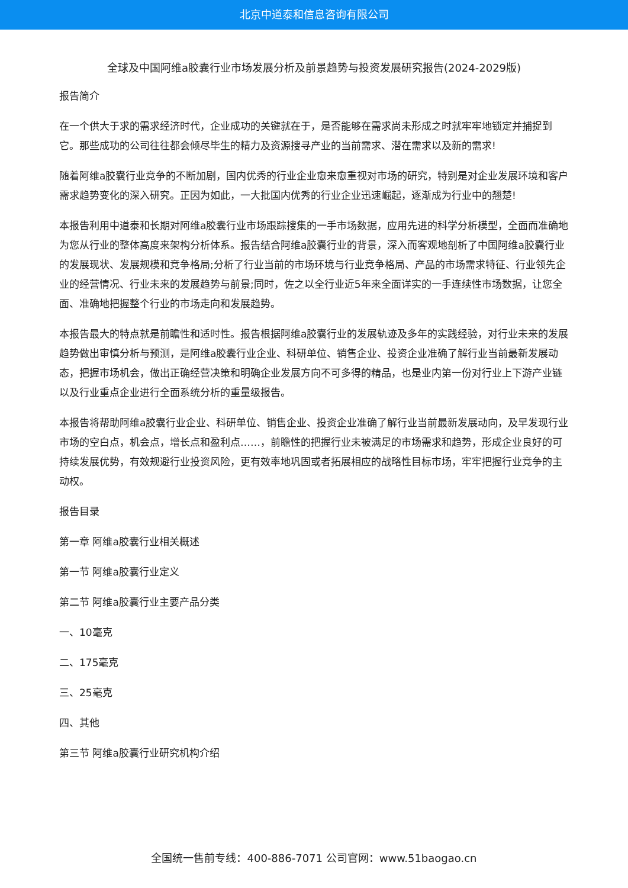北京中道泰和信息咨询有限公司
全球及中国阿维a胶囊行业市场发展分析及前景趋势与投资发展研究报告(2024-2029版)
报告简介
在一个供大于求的需求经济时代，企业成功的关键就在于，是否能够在需求尚未形成之时就牢牢地锁定并捕捉到它。那些成功的公司往往都会倾尽毕生的精力及资源搜寻产业的当前需求、潜在需求以及新的需求!
随着阿维a胶囊行业竞争的不断加剧，国内优秀的行业企业愈来愈重视对市场的研究，特别是对企业发展环境和客户需求趋势变化的深入研究。正因为如此，一大批国内优秀的行业企业迅速崛起，逐渐成为行业中的翘楚!
本报告利用中道泰和长期对阿维a胶囊行业市场跟踪搜集的一手市场数据，应用先进的科学分析模型，全面而准确地为您从行业的整体高度来架构分析体系。报告结合阿维a胶囊行业的背景，深入而客观地剖析了中国阿维a胶囊行业的发展现状、发展规模和竞争格局;分析了行业当前的市场环境与行业竞争格局、产品的市场需求特征、行业领先企业的经营情况、行业未来的发展趋势与前景;同时，佐之以全行业近5年来全面详实的一手连续性市场数据，让您全面、准确地把握整个行业的市场走向和发展趋势。
本报告最大的特点就是前瞻性和适时性。报告根据阿维a胶囊行业的发展轨迹及多年的实践经验，对行业未来的发展趋势做出审慎分析与预测，是阿维a胶囊行业企业、科研单位、销售企业、投资企业准确了解行业当前最新发展动态，把握市场机会，做出正确经营决策和明确企业发展方向不可多得的精品，也是业内第一份对行业上下游产业链以及行业重点企业进行全面系统分析的重量级报告。
本报告将帮助阿维a胶囊行业企业、科研单位、销售企业、投资企业准确了解行业当前最新发展动向，及早发现行业市场的空白点，机会点，增长点和盈利点……，前瞻性的把握行业未被满足的市场需求和趋势，形成企业良好的可持续发展优势，有效规避行业投资风险，更有效率地巩固或者拓展相应的战略性目标市场，牢牢把握行业竞争的主动权。
报告目录
第一章 阿维a胶囊行业相关概述
第一节 阿维a胶囊行业定义
第二节 阿维a胶囊行业主要产品分类
一、10毫克
二、175毫克
三、25毫克
四、其他
第三节 阿维a胶囊行业研究机构介绍
全国统一售前专线：400-886-7071 公司官网：www.51baogao.cn